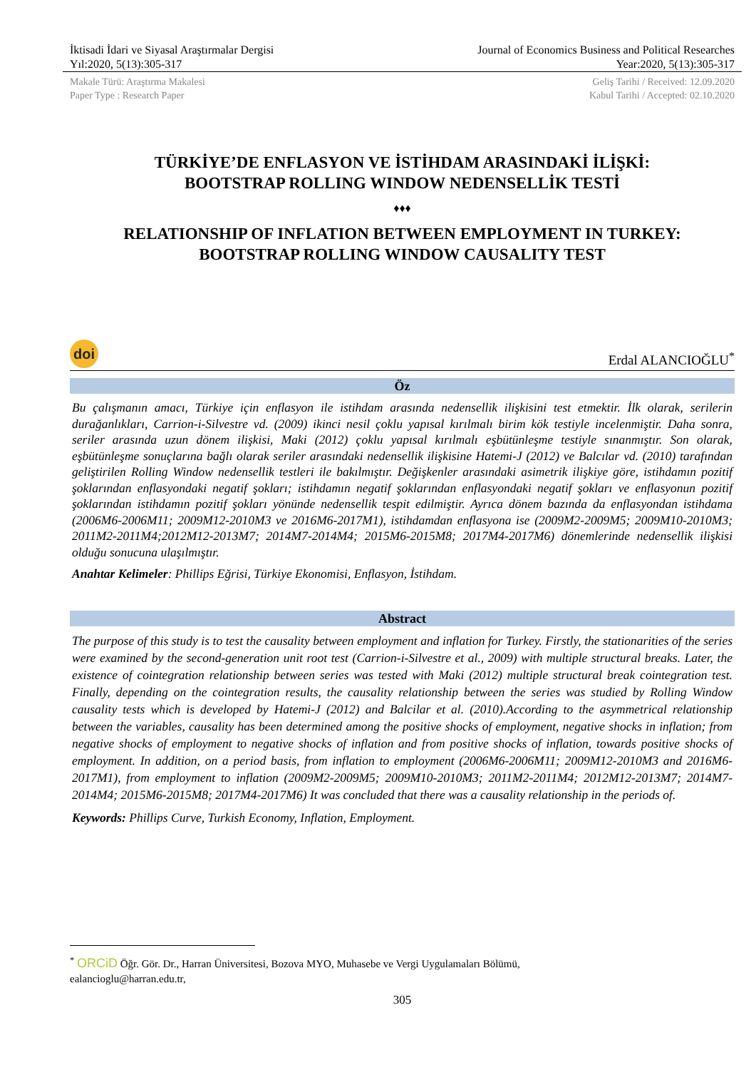İktisadi İdari ve Siyasal Araştırmalar Dergisi
Yıl:2020, 5(13):305-317
Journal of Economics Business and Political Researches
Year:2020, 5(13):305-317
Makale Türü: Araştırma Makalesi
Paper Type : Research Paper
Geliş Tarihi / Received: 12.09.2020
Kabul Tarihi / Accepted: 02.10.2020
TÜRKİYE’DE ENFLASYON VE İSTİHDAM ARASINDAKİ İLİŞKİ:
BOOTSTRAP ROLLING WINDOW NEDENSELLİK TESTİ
♦♦♦
RELATIONSHIP OF INFLATION BETWEEN EMPLOYMENT IN TURKEY:
BOOTSTRAP ROLLING WINDOW CAUSALITY TEST
doi
Erdal ALANCIOĞLU<sup>*</sup>
Öz
Bu çalışmanın amacı, Türkiye için enflasyon ile istihdam arasında nedensellik ilişkisini test etmektir. İlk olarak, serilerin durağanlıkları, Carrion-i-Silvestre vd. (2009) ikinci nesil çoklu yapısal kırılmalı birim kök testiyle incelenmiştir. Daha sonra, seriler arasında uzun dönem ilişkisi, Maki (2012) çoklu yapısal kırılmalı eşbütünleşme testiyle sınanmıştır. Son olarak, eşbütünleşme sonuçlarına bağlı olarak seriler arasındaki nedensellik ilişkisine Hatemi-J (2012) ve Balcılar vd. (2010) tarafından geliştirilen Rolling Window nedensellik testleri ile bakılmıştır. Değişkenler arasındaki asimetrik ilişkiye göre, istihdamın pozitif şoklarından enflasyondaki negatif şokları; istihdamın negatif şoklarından enflasyondaki negatif şokları ve enflasyonun pozitif şoklarından istihdamın pozitif şokları yönünde nedensellik tespit edilmiştir. Ayrıca dönem bazında da enflasyondan istihdama (2006M6-2006M11; 2009M12-2010M3 ve 2016M6-2017M1), istihdamdan enflasyona ise (2009M2-2009M5; 2009M10-2010M3; 2011M2-2011M4;2012M12-2013M7; 2014M7-2014M4; 2015M6-2015M8; 2017M4-2017M6) dönemlerinde nedensellik ilişkisi olduğu sonucuna ulaşılmıştır.
Anahtar Kelimeler: Phillips Eğrisi, Türkiye Ekonomisi, Enflasyon, İstihdam.
Abstract
The purpose of this study is to test the causality between employment and inflation for Turkey. Firstly, the stationarities of the series were examined by the second-generation unit root test (Carrion-i-Silvestre et al., 2009) with multiple structural breaks. Later, the existence of cointegration relationship between series was tested with Maki (2012) multiple structural break cointegration test. Finally, depending on the cointegration results, the causality relationship between the series was studied by Rolling Window causality tests which is developed by Hatemi-J (2012) and Balcilar et al. (2010).According to the asymmetrical relationship between the variables, causality has been determined among the positive shocks of employment, negative shocks in inflation; from negative shocks of employment to negative shocks of inflation and from positive shocks of inflation, towards positive shocks of employment. In addition, on a period basis, from inflation to employment (2006M6-2006M11; 2009M12-2010M3 and 2016M6-2017M1), from employment to inflation (2009M2-2009M5; 2009M10-2010M3; 2011M2-2011M4; 2012M12-2013M7; 2014M7-2014M4; 2015M6-2015M8; 2017M4-2017M6) It was concluded that there was a causality relationship in the periods of.
Keywords: Phillips Curve, Turkish Economy, Inflation, Employment.
<sup>*</sup> ORCiD Öğr. Gör. Dr., Harran Üniversitesi, Bozova MYO, Muhasebe ve Vergi Uygulamaları Bölümü,
ealancioglu@harran.edu.tr,
305